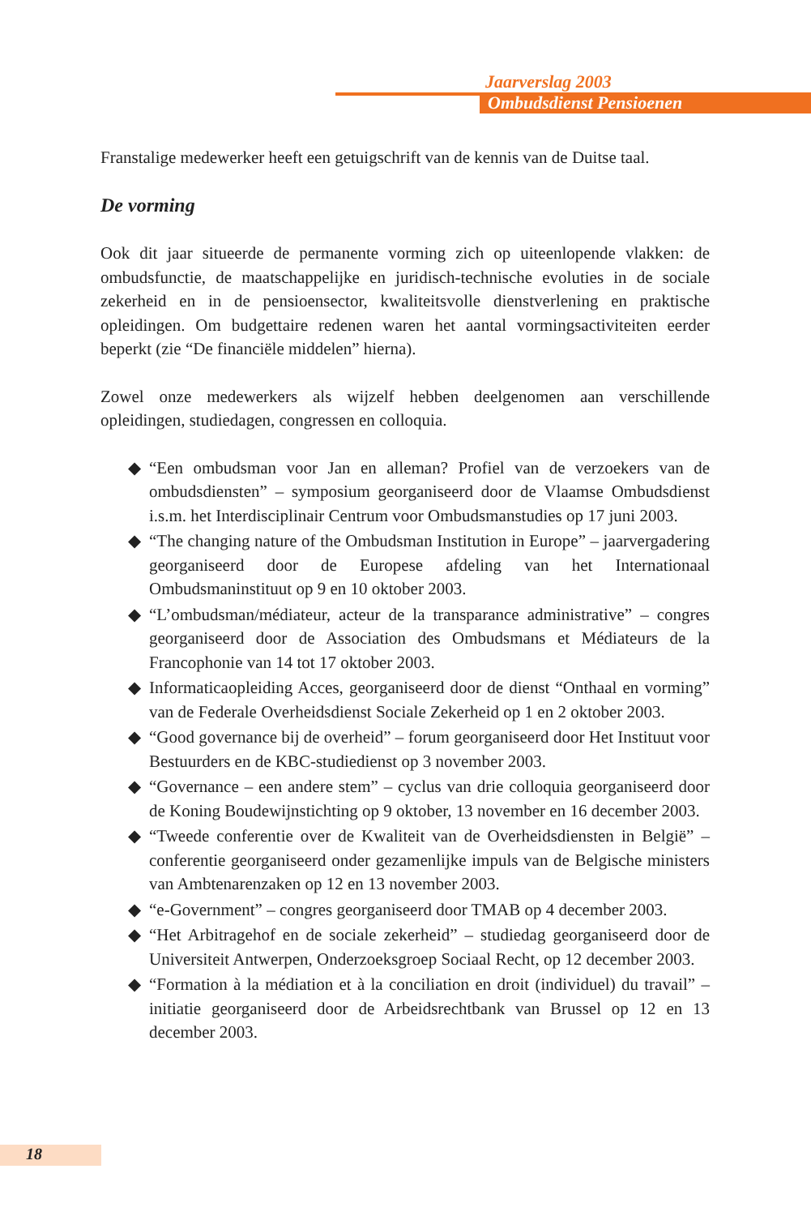Jaarverslag 2003
Ombudsdienst Pensioenen
Franstalige medewerker heeft een getuigschrift van de kennis van de Duitse taal.
De vorming
Ook dit jaar situeerde de permanente vorming zich op uiteenlopende vlakken: de ombudsfunctie, de maatschappelijke en juridisch-technische evoluties in de sociale zekerheid en in de pensioensector, kwaliteitsvolle dienstverlening en praktische opleidingen. Om budgettaire redenen waren het aantal vormingsactiviteiten eerder beperkt (zie “De financiële middelen” hierna).
Zowel onze medewerkers als wijzelf hebben deelgenomen aan verschillende opleidingen, studiedagen, congressen en colloquia.
◆ “Een ombudsman voor Jan en alleman? Profiel van de verzoekers van de ombudsdiensten” – symposium georganiseerd door de Vlaamse Ombudsdienst i.s.m. het Interdisciplinair Centrum voor Ombudsmanstudies op 17 juni 2003.
◆ “The changing nature of the Ombudsman Institution in Europe” – jaarvergadering georganiseerd door de Europese afdeling van het Internationaal Ombudsmaninstituut op 9 en 10 oktober 2003.
◆ “L’ombudsman/médiateur, acteur de la transparance administrative” – congres georganiseerd door de Association des Ombudsmans et Médiateurs de la Francophonie van 14 tot 17 oktober 2003.
◆ Informaticaopleiding Acces, georganiseerd door de dienst “Onthaal en vorming” van de Federale Overheidsdienst Sociale Zekerheid op 1 en 2 oktober 2003.
◆ “Good governance bij de overheid” – forum georganiseerd door Het Instituut voor Bestuurders en de KBC-studiedienst op 3 november 2003.
◆ “Governance – een andere stem” – cyclus van drie colloquia georganiseerd door de Koning Boudewijnstichting op 9 oktober, 13 november en 16 december 2003.
◆ “Tweede conferentie over de Kwaliteit van de Overheidsdiensten in België” – conferentie georganiseerd onder gezamenlijke impuls van de Belgische ministers van Ambtenarenzaken op 12 en 13 november 2003.
◆ “e-Government” – congres georganiseerd door TMAB op 4 december 2003.
◆ “Het Arbitragehof en de sociale zekerheid” – studiedag georganiseerd door de Universiteit Antwerpen, Onderzoeksgroep Sociaal Recht, op 12 december 2003.
◆ “Formation à la médiation et à la conciliation en droit (individuel) du travail” – initiatie georganiseerd door de Arbeidsrechtbank van Brussel op 12 en 13 december 2003.
18